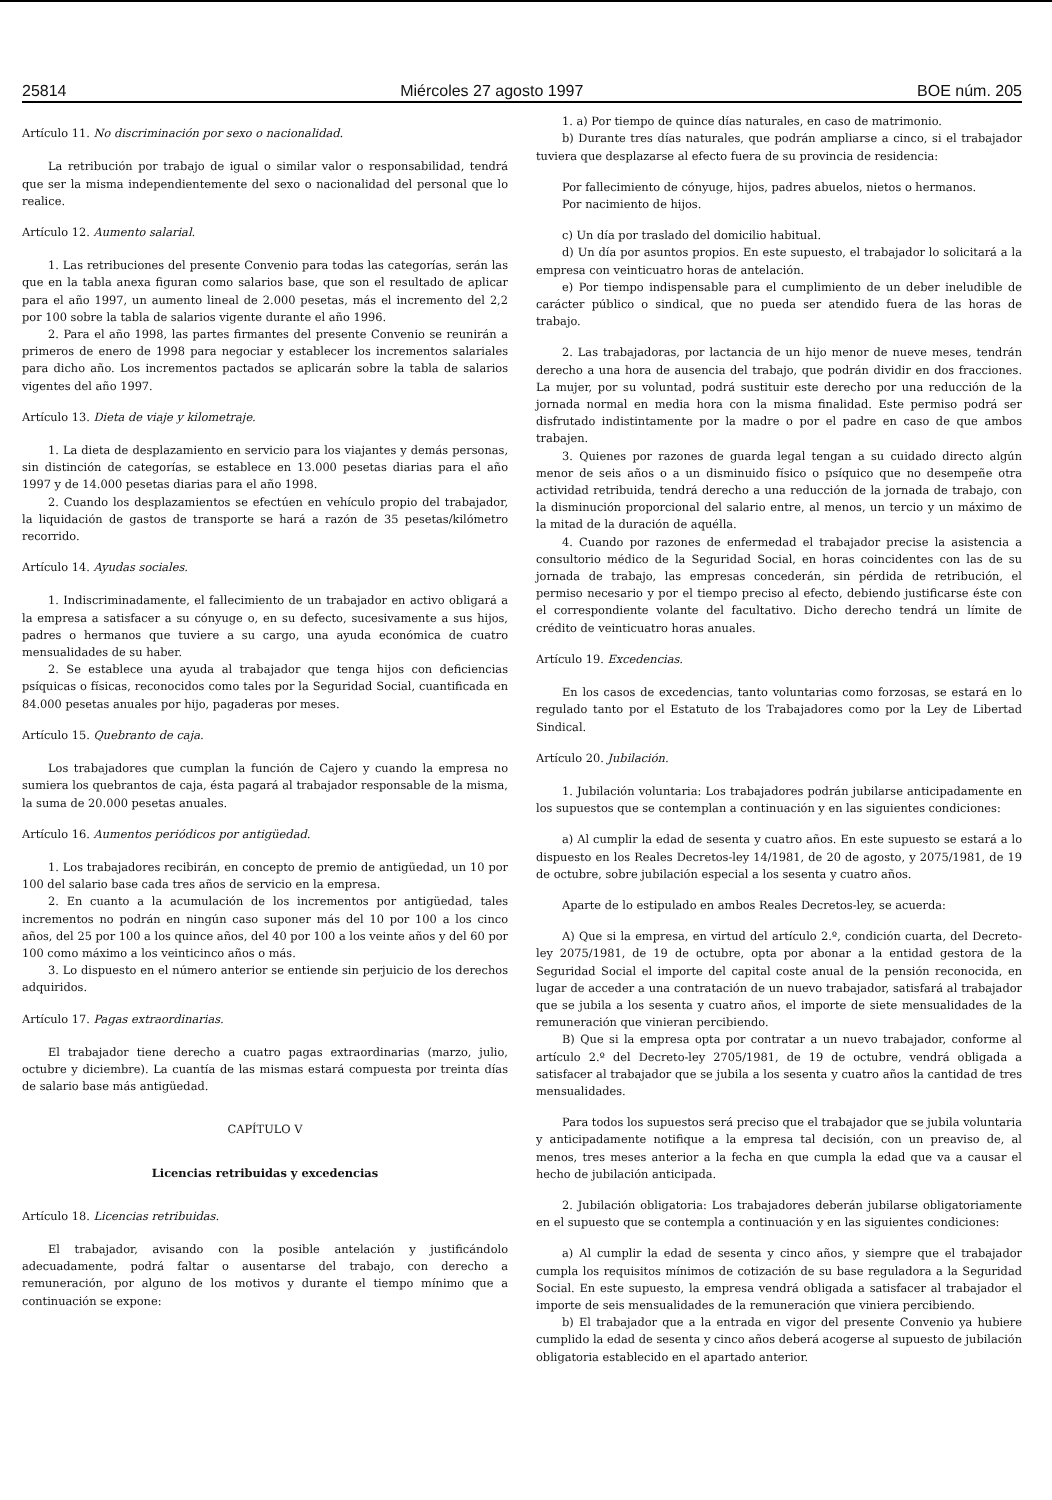25814 Miércoles 27 agosto 1997 BOE núm. 205
Artículo 11. No discriminación por sexo o nacionalidad.
La retribución por trabajo de igual o similar valor o responsabilidad, tendrá que ser la misma independientemente del sexo o nacionalidad del personal que lo realice.
Artículo 12. Aumento salarial.
1. Las retribuciones del presente Convenio para todas las categorías, serán las que en la tabla anexa figuran como salarios base, que son el resultado de aplicar para el año 1997, un aumento lineal de 2.000 pesetas, más el incremento del 2,2 por 100 sobre la tabla de salarios vigente durante el año 1996.
2. Para el año 1998, las partes firmantes del presente Convenio se reunirán a primeros de enero de 1998 para negociar y establecer los incrementos salariales para dicho año. Los incrementos pactados se aplicarán sobre la tabla de salarios vigentes del año 1997.
Artículo 13. Dieta de viaje y kilometraje.
1. La dieta de desplazamiento en servicio para los viajantes y demás personas, sin distinción de categorías, se establece en 13.000 pesetas diarias para el año 1997 y de 14.000 pesetas diarias para el año 1998.
2. Cuando los desplazamientos se efectúen en vehículo propio del trabajador, la liquidación de gastos de transporte se hará a razón de 35 pesetas/kilómetro recorrido.
Artículo 14. Ayudas sociales.
1. Indiscriminadamente, el fallecimiento de un trabajador en activo obligará a la empresa a satisfacer a su cónyuge o, en su defecto, sucesivamente a sus hijos, padres o hermanos que tuviere a su cargo, una ayuda económica de cuatro mensualidades de su haber.
2. Se establece una ayuda al trabajador que tenga hijos con deficiencias psíquicas o físicas, reconocidos como tales por la Seguridad Social, cuantificada en 84.000 pesetas anuales por hijo, pagaderas por meses.
Artículo 15. Quebranto de caja.
Los trabajadores que cumplan la función de Cajero y cuando la empresa no sumiera los quebrantos de caja, ésta pagará al trabajador responsable de la misma, la suma de 20.000 pesetas anuales.
Artículo 16. Aumentos periódicos por antigüedad.
1. Los trabajadores recibirán, en concepto de premio de antigüedad, un 10 por 100 del salario base cada tres años de servicio en la empresa.
2. En cuanto a la acumulación de los incrementos por antigüedad, tales incrementos no podrán en ningún caso suponer más del 10 por 100 a los cinco años, del 25 por 100 a los quince años, del 40 por 100 a los veinte años y del 60 por 100 como máximo a los veinticinco años o más.
3. Lo dispuesto en el número anterior se entiende sin perjuicio de los derechos adquiridos.
Artículo 17. Pagas extraordinarias.
El trabajador tiene derecho a cuatro pagas extraordinarias (marzo, julio, octubre y diciembre). La cuantía de las mismas estará compuesta por treinta días de salario base más antigüedad.
CAPÍTULO V
Licencias retribuidas y excedencias
Artículo 18. Licencias retribuidas.
El trabajador, avisando con la posible antelación y justificándolo adecuadamente, podrá faltar o ausentarse del trabajo, con derecho a remuneración, por alguno de los motivos y durante el tiempo mínimo que a continuación se expone:
1. a) Por tiempo de quince días naturales, en caso de matrimonio.
b) Durante tres días naturales, que podrán ampliarse a cinco, si el trabajador tuviera que desplazarse al efecto fuera de su provincia de residencia:
Por fallecimiento de cónyuge, hijos, padres abuelos, nietos o hermanos.
Por nacimiento de hijos.
c) Un día por traslado del domicilio habitual.
d) Un día por asuntos propios. En este supuesto, el trabajador lo solicitará a la empresa con veinticuatro horas de antelación.
e) Por tiempo indispensable para el cumplimiento de un deber ineludible de carácter público o sindical, que no pueda ser atendido fuera de las horas de trabajo.
2. Las trabajadoras, por lactancia de un hijo menor de nueve meses, tendrán derecho a una hora de ausencia del trabajo, que podrán dividir en dos fracciones. La mujer, por su voluntad, podrá sustituir este derecho por una reducción de la jornada normal en media hora con la misma finalidad. Este permiso podrá ser disfrutado indistintamente por la madre o por el padre en caso de que ambos trabajen.
3. Quienes por razones de guarda legal tengan a su cuidado directo algún menor de seis años o a un disminuido físico o psíquico que no desempeñe otra actividad retribuida, tendrá derecho a una reducción de la jornada de trabajo, con la disminución proporcional del salario entre, al menos, un tercio y un máximo de la mitad de la duración de aquélla.
4. Cuando por razones de enfermedad el trabajador precise la asistencia a consultorio médico de la Seguridad Social, en horas coincidentes con las de su jornada de trabajo, las empresas concederán, sin pérdida de retribución, el permiso necesario y por el tiempo preciso al efecto, debiendo justificarse éste con el correspondiente volante del facultativo. Dicho derecho tendrá un límite de crédito de veinticuatro horas anuales.
Artículo 19. Excedencias.
En los casos de excedencias, tanto voluntarias como forzosas, se estará en lo regulado tanto por el Estatuto de los Trabajadores como por la Ley de Libertad Sindical.
Artículo 20. Jubilación.
1. Jubilación voluntaria: Los trabajadores podrán jubilarse anticipadamente en los supuestos que se contemplan a continuación y en las siguientes condiciones:
a) Al cumplir la edad de sesenta y cuatro años. En este supuesto se estará a lo dispuesto en los Reales Decretos-ley 14/1981, de 20 de agosto, y 2075/1981, de 19 de octubre, sobre jubilación especial a los sesenta y cuatro años.
Aparte de lo estipulado en ambos Reales Decretos-ley, se acuerda:
A) Que si la empresa, en virtud del artículo 2.º, condición cuarta, del Decreto-ley 2075/1981, de 19 de octubre, opta por abonar a la entidad gestora de la Seguridad Social el importe del capital coste anual de la pensión reconocida, en lugar de acceder a una contratación de un nuevo trabajador, satisfará al trabajador que se jubila a los sesenta y cuatro años, el importe de siete mensualidades de la remuneración que vinieran percibiendo.
B) Que si la empresa opta por contratar a un nuevo trabajador, conforme al artículo 2.º del Decreto-ley 2705/1981, de 19 de octubre, vendrá obligada a satisfacer al trabajador que se jubila a los sesenta y cuatro años la cantidad de tres mensualidades.
Para todos los supuestos será preciso que el trabajador que se jubila voluntaria y anticipadamente notifique a la empresa tal decisión, con un preaviso de, al menos, tres meses anterior a la fecha en que cumpla la edad que va a causar el hecho de jubilación anticipada.
2. Jubilación obligatoria: Los trabajadores deberán jubilarse obligatoriamente en el supuesto que se contempla a continuación y en las siguientes condiciones:
a) Al cumplir la edad de sesenta y cinco años, y siempre que el trabajador cumpla los requisitos mínimos de cotización de su base reguladora a la Seguridad Social. En este supuesto, la empresa vendrá obligada a satisfacer al trabajador el importe de seis mensualidades de la remuneración que viniera percibiendo.
b) El trabajador que a la entrada en vigor del presente Convenio ya hubiere cumplido la edad de sesenta y cinco años deberá acogerse al supuesto de jubilación obligatoria establecido en el apartado anterior.